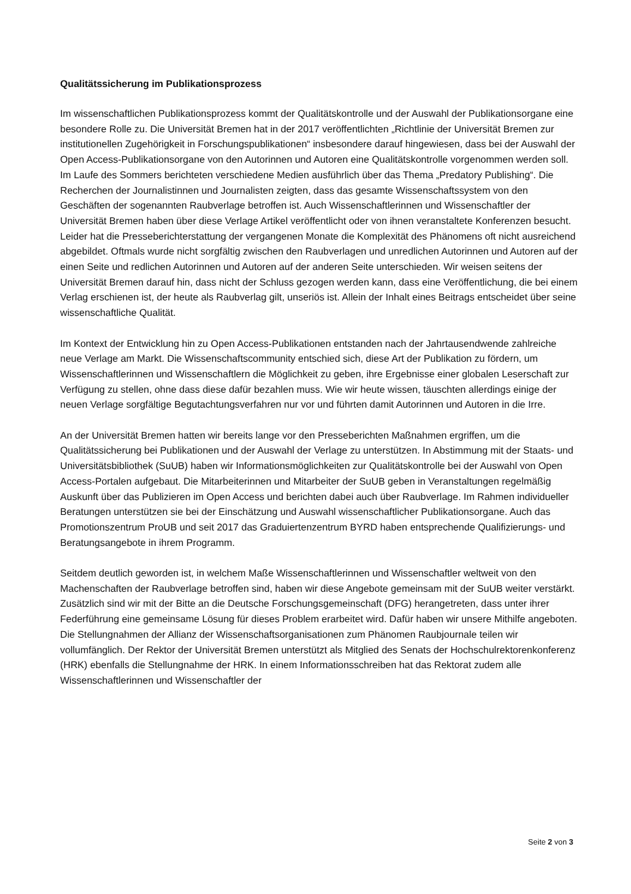Qualitätssicherung im Publikationsprozess
Im wissenschaftlichen Publikationsprozess kommt der Qualitätskontrolle und der Auswahl der Publikationsorgane eine besondere Rolle zu. Die Universität Bremen hat in der 2017 veröffentlichten „Richtlinie der Universität Bremen zur institutionellen Zugehörigkeit in Forschungspublikationen“ insbesondere darauf hingewiesen, dass bei der Auswahl der Open Access-Publikationsorgane von den Autorinnen und Autoren eine Qualitätskontrolle vorgenommen werden soll. Im Laufe des Sommers berichteten verschiedene Medien ausführlich über das Thema „Predatory Publishing“. Die Recherchen der Journalistinnen und Journalisten zeigten, dass das gesamte Wissenschaftssystem von den Geschäften der sogenannten Raubverlage betroffen ist. Auch Wissenschaftlerinnen und Wissenschaftler der Universität Bremen haben über diese Verlage Artikel veröffentlicht oder von ihnen veranstaltete Konferenzen besucht. Leider hat die Presseberichterstattung der vergangenen Monate die Komplexität des Phänomens oft nicht ausreichend abgebildet. Oftmals wurde nicht sorgfältig zwischen den Raubverlagen und unredlichen Autorinnen und Autoren auf der einen Seite und redlichen Autorinnen und Autoren auf der anderen Seite unterschieden. Wir weisen seitens der Universität Bremen darauf hin, dass nicht der Schluss gezogen werden kann, dass eine Veröffentlichung, die bei einem Verlag erschienen ist, der heute als Raubverlag gilt, unseriös ist. Allein der Inhalt eines Beitrags entscheidet über seine wissenschaftliche Qualität.
Im Kontext der Entwicklung hin zu Open Access-Publikationen entstanden nach der Jahrtausendwende zahlreiche neue Verlage am Markt. Die Wissenschaftscommunity entschied sich, diese Art der Publikation zu fördern, um Wissenschaftlerinnen und Wissenschaftlern die Möglichkeit zu geben, ihre Ergebnisse einer globalen Leserschaft zur Verfügung zu stellen, ohne dass diese dafür bezahlen muss. Wie wir heute wissen, täuschten allerdings einige der neuen Verlage sorgfältige Begutachtungsverfahren nur vor und führten damit Autorinnen und Autoren in die Irre.
An der Universität Bremen hatten wir bereits lange vor den Presseberichten Maßnahmen ergriffen, um die Qualitätssicherung bei Publikationen und der Auswahl der Verlage zu unterstützen. In Abstimmung mit der Staats- und Universitätsbibliothek (SuUB) haben wir Informationsmöglichkeiten zur Qualitätskontrolle bei der Auswahl von Open Access-Portalen aufgebaut. Die Mitarbeiterinnen und Mitarbeiter der SuUB geben in Veranstaltungen regelmäßig Auskunft über das Publizieren im Open Access und berichten dabei auch über Raubverlage. Im Rahmen individueller Beratungen unterstützen sie bei der Einschätzung und Auswahl wissenschaftlicher Publikationsorgane. Auch das Promotionszentrum ProUB und seit 2017 das Graduiertenzentrum BYRD haben entsprechende Qualifizierungs- und Beratungsangebote in ihrem Programm.
Seitdem deutlich geworden ist, in welchem Maße Wissenschaftlerinnen und Wissenschaftler weltweit von den Machenschaften der Raubverlage betroffen sind, haben wir diese Angebote gemeinsam mit der SuUB weiter verstärkt. Zusätzlich sind wir mit der Bitte an die Deutsche Forschungsgemeinschaft (DFG) herangetreten, dass unter ihrer Federführung eine gemeinsame Lösung für dieses Problem erarbeitet wird. Dafür haben wir unsere Mithilfe angeboten. Die Stellungnahmen der Allianz der Wissenschaftsorganisationen zum Phänomen Raubjournale teilen wir vollumfänglich. Der Rektor der Universität Bremen unterstützt als Mitglied des Senats der Hochschulrektorenkonferenz (HRK) ebenfalls die Stellungnahme der HRK. In einem Informationsschreiben hat das Rektorat zudem alle Wissenschaftlerinnen und Wissenschaftler der
Seite 2 von 3